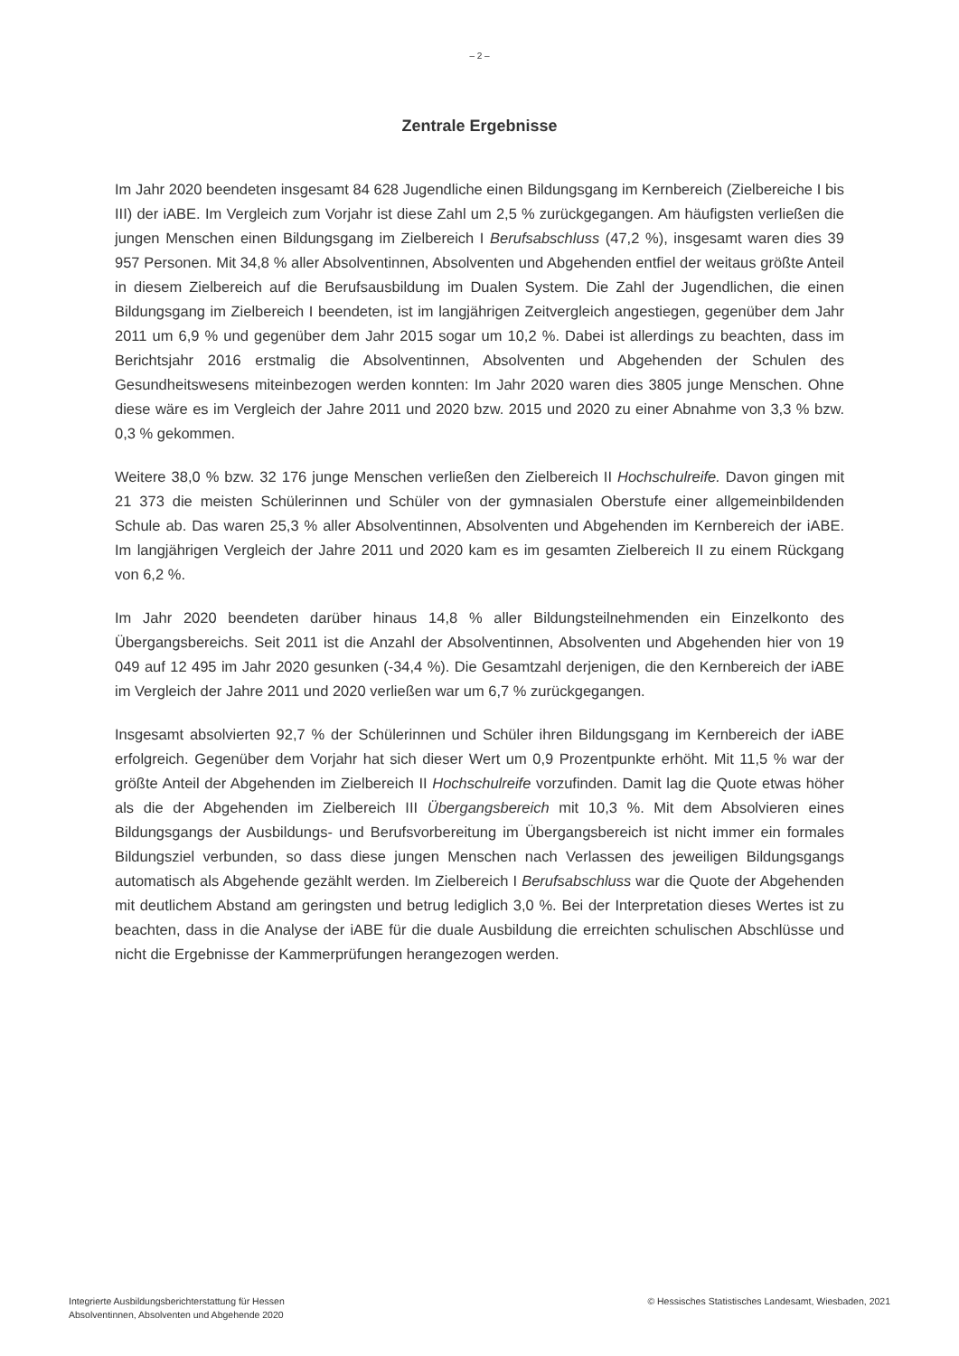– 2 –
Zentrale Ergebnisse
Im Jahr 2020 beendeten insgesamt 84 628 Jugendliche einen Bildungsgang im Kernbereich (Zielbereiche I bis III) der iABE. Im Vergleich zum Vorjahr ist diese Zahl um 2,5 % zurückgegangen. Am häufigsten verließen die jungen Menschen einen Bildungsgang im Zielbereich I Berufsabschluss (47,2 %), insgesamt waren dies 39 957 Personen. Mit 34,8 % aller Absolventinnen, Absolventen und Abgehenden entfiel der weitaus größte Anteil in diesem Zielbereich auf die Berufsausbildung im Dualen System. Die Zahl der Jugendlichen, die einen Bildungsgang im Zielbereich I beendeten, ist im langjährigen Zeitvergleich angestiegen, gegenüber dem Jahr 2011 um 6,9 % und gegenüber dem Jahr 2015 sogar um 10,2 %. Dabei ist allerdings zu beachten, dass im Berichtsjahr 2016 erstmalig die Absolventinnen, Absolventen und Abgehenden der Schulen des Gesundheitswesens miteinbezogen werden konnten: Im Jahr 2020 waren dies 3805 junge Menschen. Ohne diese wäre es im Vergleich der Jahre 2011 und 2020 bzw. 2015 und 2020 zu einer Abnahme von 3,3 % bzw. 0,3 % gekommen.
Weitere 38,0 % bzw. 32 176 junge Menschen verließen den Zielbereich II Hochschulreife. Davon gingen mit 21 373 die meisten Schülerinnen und Schüler von der gymnasialen Oberstufe einer allgemeinbildenden Schule ab. Das waren 25,3 % aller Absolventinnen, Absolventen und Abgehenden im Kernbereich der iABE. Im langjährigen Vergleich der Jahre 2011 und 2020 kam es im gesamten Zielbereich II zu einem Rückgang von 6,2 %.
Im Jahr 2020 beendeten darüber hinaus 14,8 % aller Bildungsteilnehmenden ein Einzelkonto des Übergangsbereichs. Seit 2011 ist die Anzahl der Absolventinnen, Absolventen und Abgehenden hier von 19 049 auf 12 495 im Jahr 2020 gesunken (-34,4 %). Die Gesamtzahl derjenigen, die den Kernbereich der iABE im Vergleich der Jahre 2011 und 2020 verließen war um 6,7 % zurückgegangen.
Insgesamt absolvierten 92,7 % der Schülerinnen und Schüler ihren Bildungsgang im Kernbereich der iABE erfolgreich. Gegenüber dem Vorjahr hat sich dieser Wert um 0,9 Prozentpunkte erhöht. Mit 11,5 % war der größte Anteil der Abgehenden im Zielbereich II Hochschulreife vorzufinden. Damit lag die Quote etwas höher als die der Abgehenden im Zielbereich III Übergangsbereich mit 10,3 %. Mit dem Absolvieren eines Bildungsgangs der Ausbildungs- und Berufsvorbereitung im Übergangsbereich ist nicht immer ein formales Bildungsziel verbunden, so dass diese jungen Menschen nach Verlassen des jeweiligen Bildungsgangs automatisch als Abgehende gezählt werden. Im Zielbereich I Berufsabschluss war die Quote der Abgehenden mit deutlichem Abstand am geringsten und betrug lediglich 3,0 %. Bei der Interpretation dieses Wertes ist zu beachten, dass in die Analyse der iABE für die duale Ausbildung die erreichten schulischen Abschlüsse und nicht die Ergebnisse der Kammerprüfungen herangezogen werden.
Integrierte Ausbildungsberichterstattung für Hessen
Absolventinnen, Absolventen und Abgehende 2020
© Hessisches Statistisches Landesamt, Wiesbaden, 2021